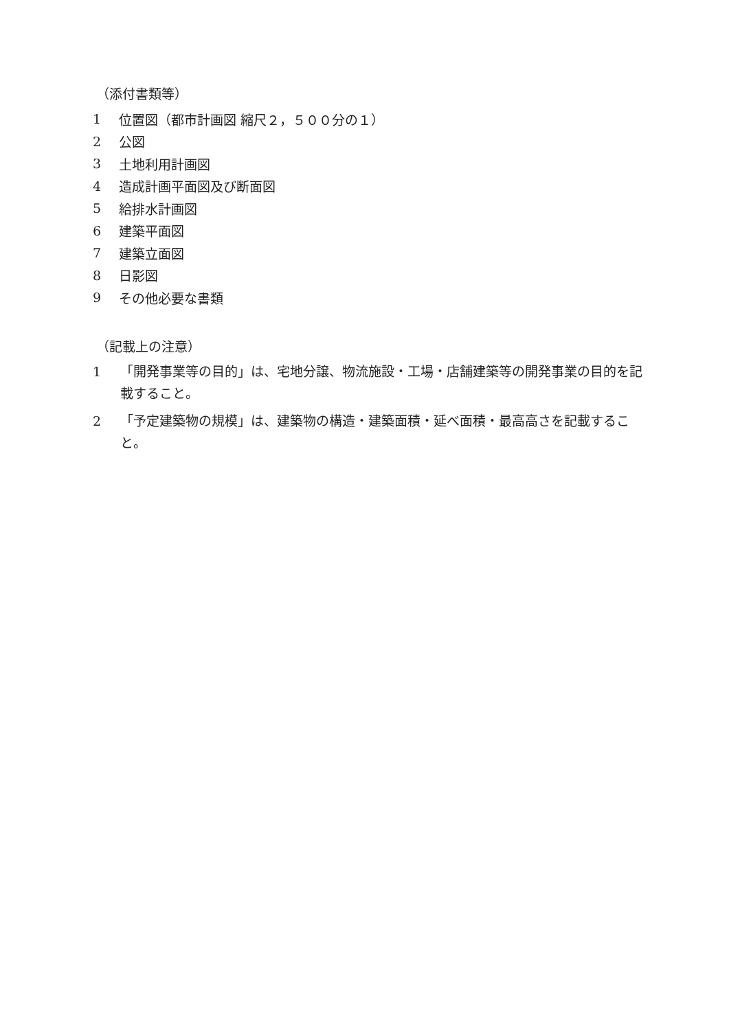（添付書類等）
1 位置図（都市計画図 縮尺２，５００分の１）
2 公図
3 土地利用計画図
4 造成計画平面図及び断面図
5 給排水計画図
6 建築平面図
7 建築立面図
8 日影図
9 その他必要な書類
（記載上の注意）
1 「開発事業等の目的」は、宅地分譲、物流施設・工場・店舗建築等の開発事業の目的を記載すること。
2 「予定建築物の規模」は、建築物の構造・建築面積・延べ面積・最高高さを記載すること。